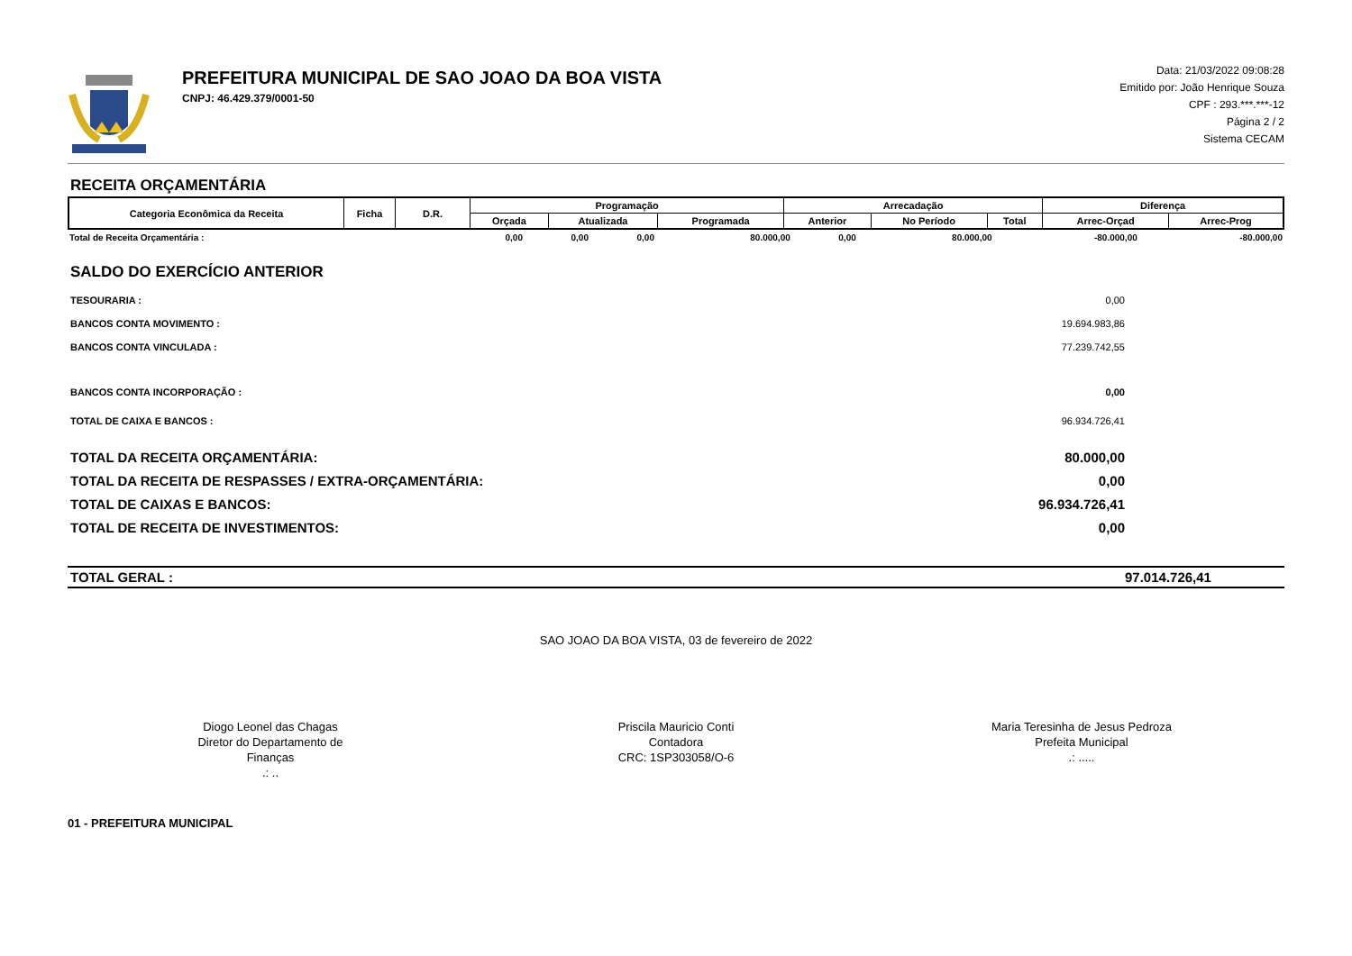PREFEITURA MUNICIPAL DE SAO JOAO DA BOA VISTA
CNPJ: 46.429.379/0001-50
Data: 21/03/2022 09:08:28
Emitido por: João Henrique Souza
CPF : 293.***.***-12
Página 2 / 2
Sistema CECAM
RECEITA ORÇAMENTÁRIA
| Categoria Econômica da Receita | Ficha | D.R. | Programação | | | Arrecadação | | | Diferença | |
| --- | --- | --- | --- | --- | --- | --- | --- | --- | --- | --- |
| | | | Orçada | Atualizada | Programada | Anterior | No Período | Total | Arrec-Orçad | Arrec-Prog |
| Total de Receita Orçamentária : | 0,00 | 0,00 | 0,00 | 80.000,00 | 0,00 | 80.000,00 | -80.000,00 | -80.000,00 |
SALDO DO EXERCÍCIO ANTERIOR
TESOURARIA : 0,00
BANCOS CONTA MOVIMENTO : 19.694.983,86
BANCOS CONTA VINCULADA : 77.239.742,55
BANCOS CONTA INCORPORAÇÃO : 0,00
TOTAL DE CAIXA E BANCOS : 96.934.726,41
TOTAL DA RECEITA ORÇAMENTÁRIA: 80.000,00
TOTAL DA RECEITA DE RESPASSES / EXTRA-ORÇAMENTÁRIA: 0,00
TOTAL DE CAIXAS E BANCOS: 96.934.726,41
TOTAL DE RECEITA DE INVESTIMENTOS: 0,00
TOTAL GERAL : 97.014.726,41
SAO JOAO DA BOA VISTA, 03 de fevereiro de 2022
Diogo Leonel das Chagas
Diretor do Departamento de Finanças
.: ..
Priscila Mauricio Conti
Contadora
CRC: 1SP303058/O-6
Maria Teresinha de Jesus Pedroza
Prefeita Municipal
.: .....
01 - PREFEITURA MUNICIPAL